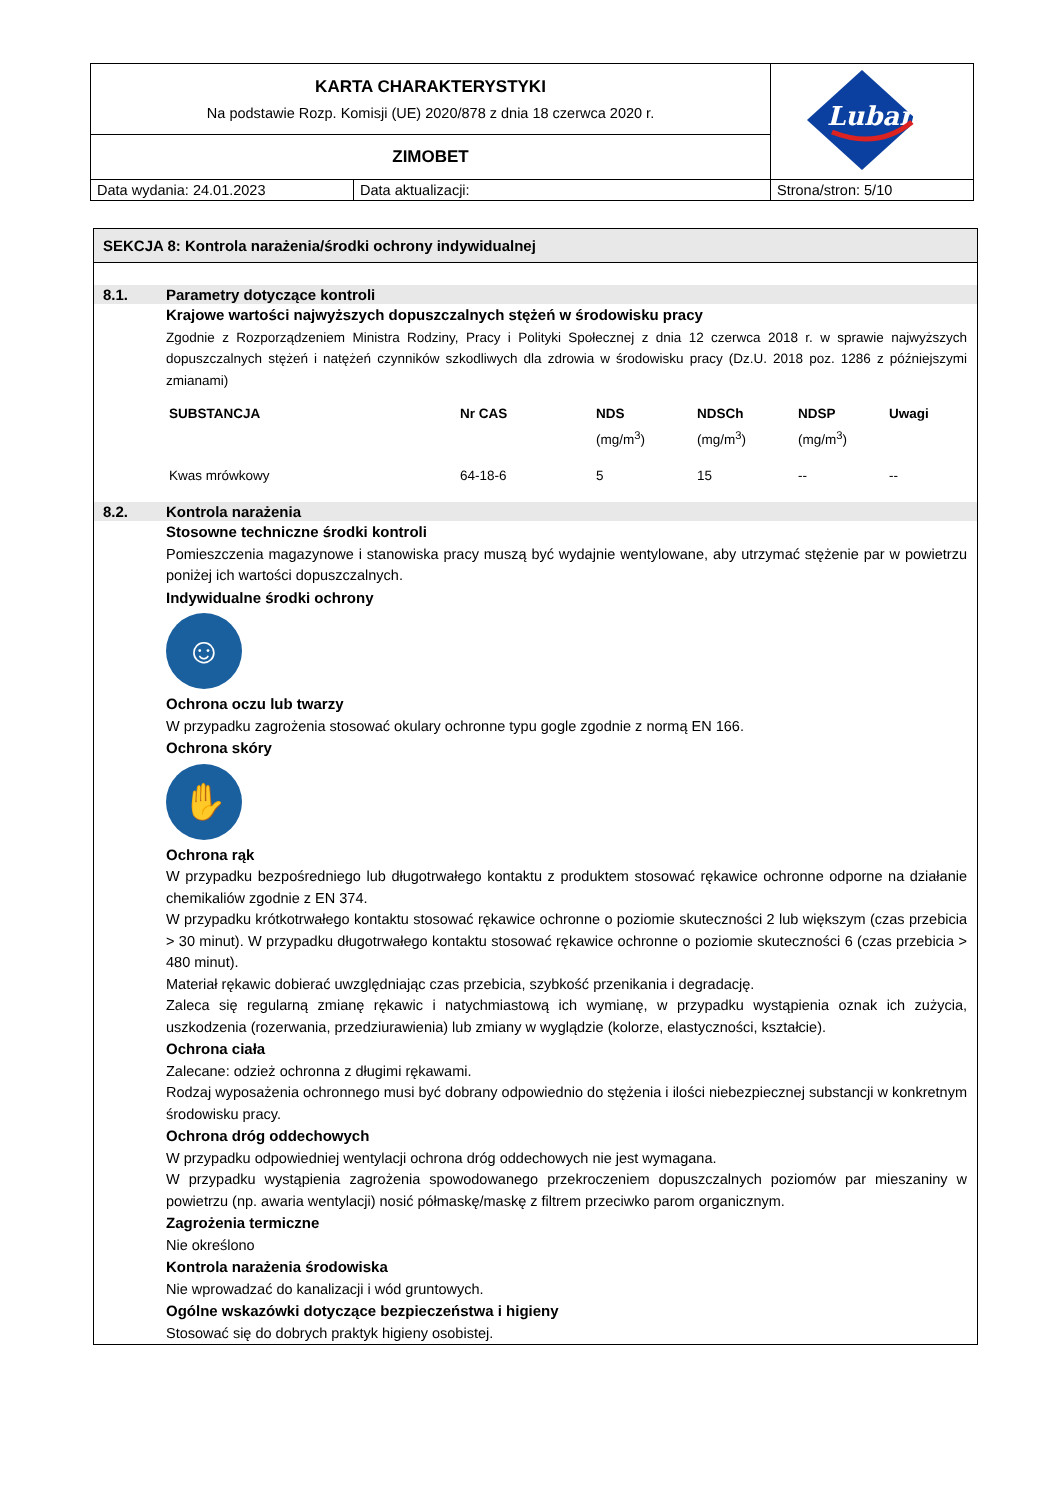| KARTA CHARAKTERYSTYKI Na podstawie Rozp. Komisji (UE) 2020/878 z dnia 18 czerwca 2020 r. | | Lubanta |
| ZIMOBET | | |
| Data wydania: 24.01.2023 | Data aktualizacji: | Strona/stron: 5/10 |
SEKCJA 8: Kontrola narażenia/środki ochrony indywidualnej
8.1. Parametry dotyczące kontroli
Krajowe wartości najwyższych dopuszczalnych stężeń w środowisku pracy
Zgodnie z Rozporządzeniem Ministra Rodziny, Pracy i Polityki Społecznej z dnia 12 czerwca 2018 r. w sprawie najwyższych dopuszczalnych stężeń i natężeń czynników szkodliwych dla zdrowia w środowisku pracy (Dz.U. 2018 poz. 1286 z późniejszymi zmianami)
| SUBSTANCJA | Nr CAS | NDS (mg/m<sup>3</sup>) | NDSCh (mg/m<sup>3</sup>) | NDSP (mg/m<sup>3</sup>) | Uwagi |
| --- | --- | --- | --- | --- | --- |
| Kwas mrówkowy | 64-18-6 | 5 | 15 | -- | -- |
8.2. Kontrola narażenia
Stosowne techniczne środki kontroli
Pomieszczenia magazynowe i stanowiska pracy muszą być wydajnie wentylowane, aby utrzymać stężenie par w powietrzu poniżej ich wartości dopuszczalnych.
Indywidualne środki ochrony
☺
Ochrona oczu lub twarzy
W przypadku zagrożenia stosować okulary ochronne typu gogle zgodnie z normą EN 166.
Ochrona skóry
✋
Ochrona rąk
W przypadku bezpośredniego lub długotrwałego kontaktu z produktem stosować rękawice ochronne odporne na działanie chemikaliów zgodnie z EN 374.
W przypadku krótkotrwałego kontaktu stosować rękawice ochronne o poziomie skuteczności 2 lub większym (czas przebicia > 30 minut). W przypadku długotrwałego kontaktu stosować rękawice ochronne o poziomie skuteczności 6 (czas przebicia > 480 minut).
Materiał rękawic dobierać uwzględniając czas przebicia, szybkość przenikania i degradację.
Zaleca się regularną zmianę rękawic i natychmiastową ich wymianę, w przypadku wystąpienia oznak ich zużycia, uszkodzenia (rozerwania, przedziurawienia) lub zmiany w wyglądzie (kolorze, elastyczności, kształcie).
Ochrona ciała
Zalecane: odzież ochronna z długimi rękawami.
Rodzaj wyposażenia ochronnego musi być dobrany odpowiednio do stężenia i ilości niebezpiecznej substancji w konkretnym środowisku pracy.
Ochrona dróg oddechowych
W przypadku odpowiedniej wentylacji ochrona dróg oddechowych nie jest wymagana.
W przypadku wystąpienia zagrożenia spowodowanego przekroczeniem dopuszczalnych poziomów par mieszaniny w powietrzu (np. awaria wentylacji) nosić półmaskę/maskę z filtrem przeciwko parom organicznym.
Zagrożenia termiczne
Nie określono
Kontrola narażenia środowiska
Nie wprowadzać do kanalizacji i wód gruntowych.
Ogólne wskazówki dotyczące bezpieczeństwa i higieny
Stosować się do dobrych praktyk higieny osobistej.